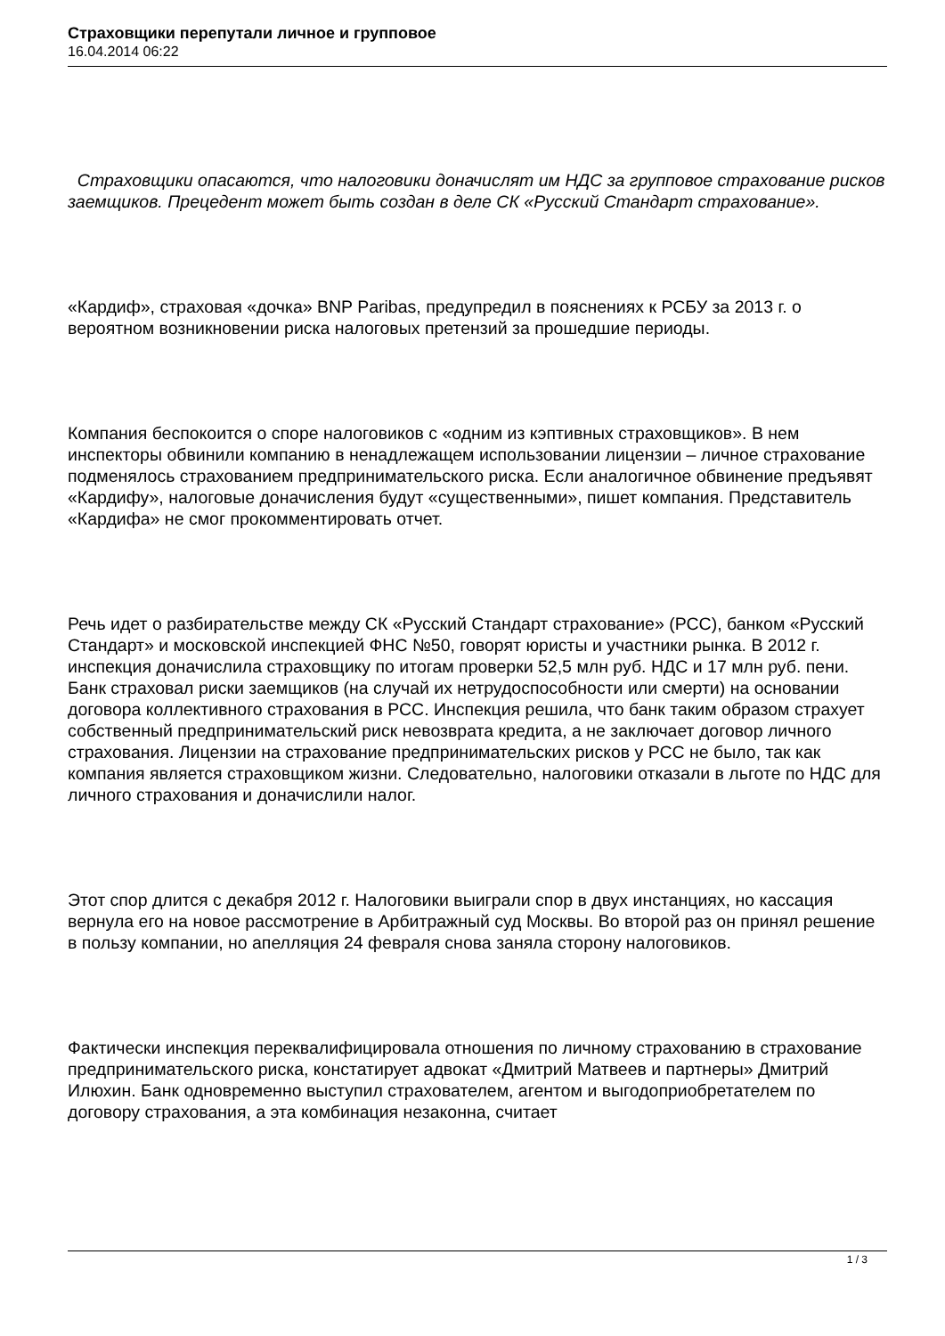Страховщики перепутали личное и групповое
16.04.2014 06:22
Страховщики опасаются, что налоговики доначислят им НДС за групповое страхование рисков заемщиков. Прецедент может быть создан в деле СК «Русский Стандарт страхование».
«Кардиф», страховая «дочка» BNP Paribas, предупредил в пояснениях к РСБУ за 2013 г. о вероятном возникновении риска налоговых претензий за прошедшие периоды.
Компания беспокоится о споре налоговиков с «одним из кэптивных страховщиков». В нем инспекторы обвинили компанию в ненадлежащем использовании лицензии – личное страхование подменялось страхованием предпринимательского риска. Если аналогичное обвинение предъявят «Кардифу», налоговые доначисления будут «существенными», пишет компания. Представитель «Кардифа» не смог прокомментировать отчет.
Речь идет о разбирательстве между СК «Русский Стандарт страхование» (РСС), банком «Русский Стандарт» и московской инспекцией ФНС №50, говорят юристы и участники рынка. В 2012 г. инспекция доначислила страховщику по итогам проверки 52,5 млн руб. НДС и 17 млн руб. пени. Банк страховал риски заемщиков (на случай их нетрудоспособности или смерти) на основании договора коллективного страхования в РСС. Инспекция решила, что банк таким образом страхует собственный предпринимательский риск невозврата кредита, а не заключает договор личного страхования. Лицензии на страхование предпринимательских рисков у РСС не было, так как компания является страховщиком жизни. Следовательно, налоговики отказали в льготе по НДС для личного страхования и доначислили налог.
Этот спор длится с декабря 2012 г. Налоговики выиграли спор в двух инстанциях, но кассация вернула его на новое рассмотрение в Арбитражный суд Москвы. Во второй раз он принял решение в пользу компании, но апелляция 24 февраля снова заняла сторону налоговиков.
Фактически инспекция переквалифицировала отношения по личному страхованию в страхование предпринимательского риска, констатирует адвокат «Дмитрий Матвеев и партнеры» Дмитрий Илюхин. Банк одновременно выступил страхователем, агентом и выгодоприобретателем по договору страхования, а эта комбинация незаконна, считает
1 / 3